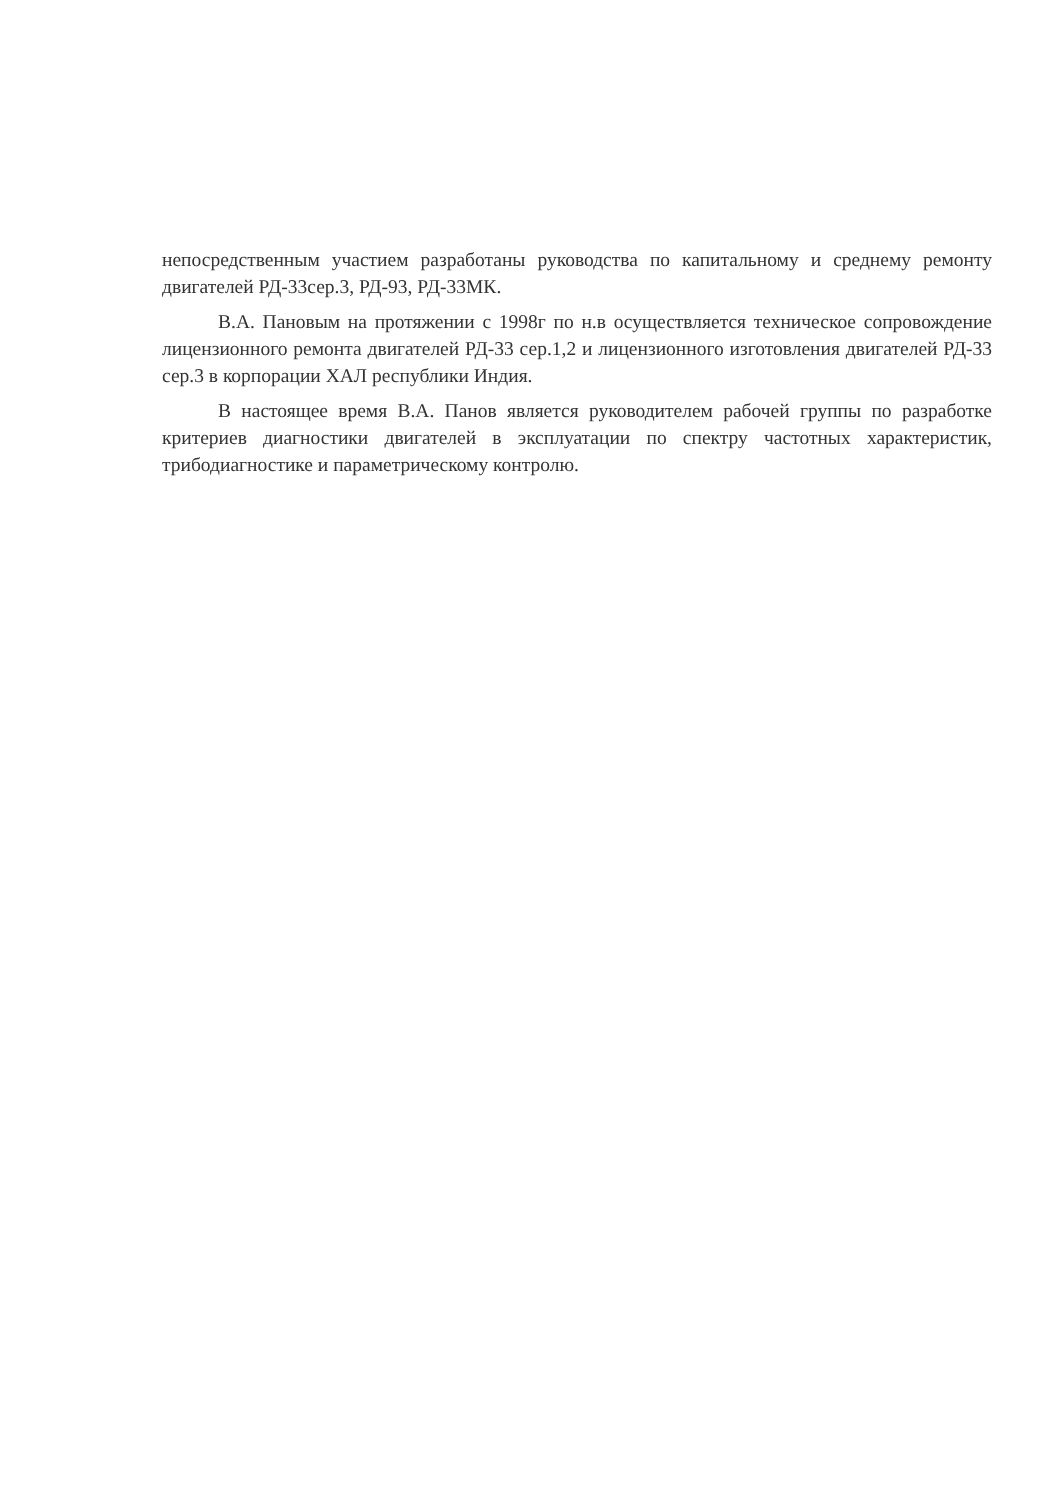непосредственным участием разработаны руководства по капитальному и среднему ремонту двигателей РД-33сер.3, РД-93, РД-33МК.
В.А. Пановым на протяжении с 1998г по н.в осуществляется техническое сопровождение лицензионного ремонта двигателей РД-33 сер.1,2 и лицензионного изготовления двигателей РД-33 сер.3 в корпорации ХАЛ республики Индия.
В настоящее время В.А. Панов является руководителем рабочей группы по разработке критериев диагностики двигателей в эксплуатации по спектру частотных характеристик, трибодиагностике и параметрическому контролю.